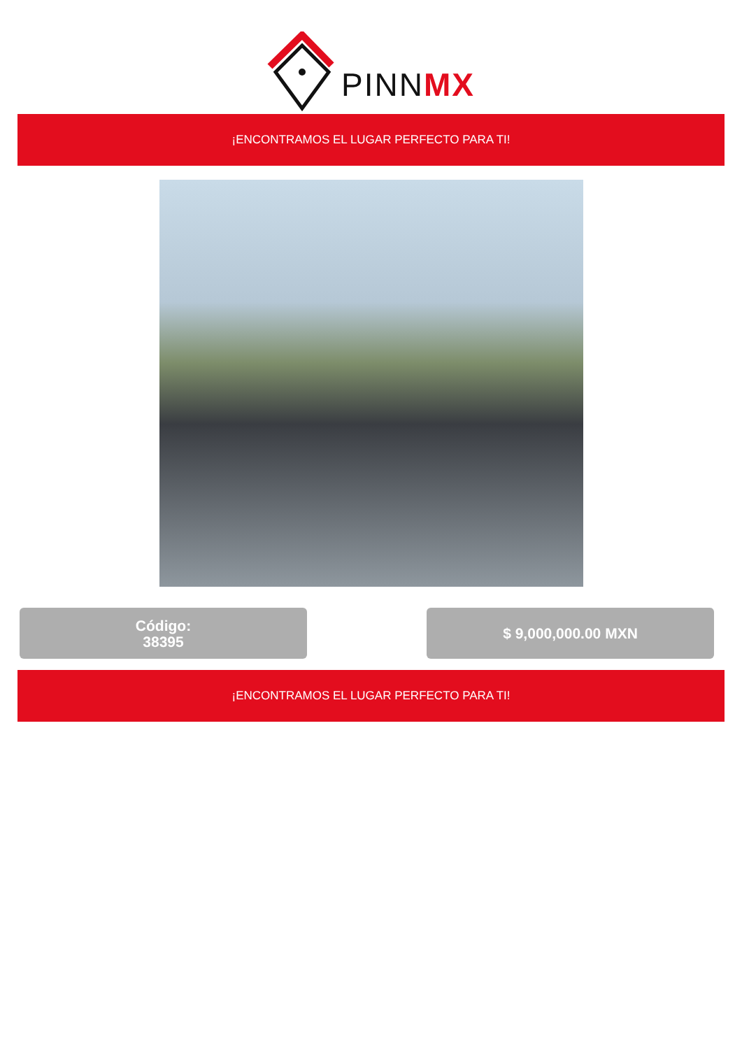PINNMX
¡ENCONTRAMOS EL LUGAR PERFECTO PARA TI!
Código:
38395
$ 9,000,000.00 MXN
¡ENCONTRAMOS EL LUGAR PERFECTO PARA TI!